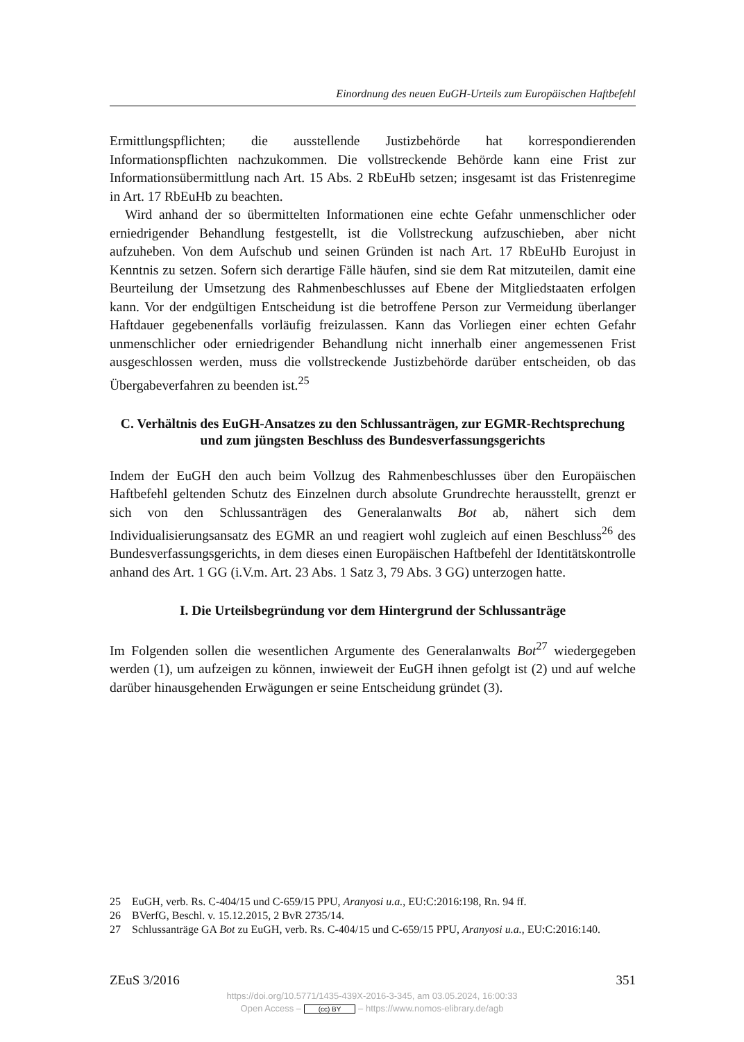Einordnung des neuen EuGH-Urteils zum Europäischen Haftbefehl
Ermittlungspflichten; die ausstellende Justizbehörde hat korrespondierenden Informationspflichten nachzukommen. Die vollstreckende Behörde kann eine Frist zur Informationsübermittlung nach Art. 15 Abs. 2 RbEuHb setzen; insgesamt ist das Fristenregime in Art. 17 RbEuHb zu beachten.
Wird anhand der so übermittelten Informationen eine echte Gefahr unmenschlicher oder erniedrigender Behandlung festgestellt, ist die Vollstreckung aufzuschieben, aber nicht aufzuheben. Von dem Aufschub und seinen Gründen ist nach Art. 17 RbEuHb Eurojust in Kenntnis zu setzen. Sofern sich derartige Fälle häufen, sind sie dem Rat mitzuteilen, damit eine Beurteilung der Umsetzung des Rahmenbeschlusses auf Ebene der Mitgliedstaaten erfolgen kann. Vor der endgültigen Entscheidung ist die betroffene Person zur Vermeidung überlanger Haftdauer gegebenenfalls vorläufig freizulassen. Kann das Vorliegen einer echten Gefahr unmenschlicher oder erniedrigender Behandlung nicht innerhalb einer angemessenen Frist ausgeschlossen werden, muss die vollstreckende Justizbehörde darüber entscheiden, ob das Übergabeverfahren zu beenden ist.<sup>25</sup>
C. Verhältnis des EuGH-Ansatzes zu den Schlussanträgen, zur EGMR-Rechtsprechung und zum jüngsten Beschluss des Bundesverfassungsgerichts
Indem der EuGH den auch beim Vollzug des Rahmenbeschlusses über den Europäischen Haftbefehl geltenden Schutz des Einzelnen durch absolute Grundrechte herausstellt, grenzt er sich von den Schlussanträgen des Generalanwalts Bot ab, nähert sich dem Individualisierungsansatz des EGMR an und reagiert wohl zugleich auf einen Beschluss<sup>26</sup> des Bundesverfassungsgerichts, in dem dieses einen Europäischen Haftbefehl der Identitätskontrolle anhand des Art. 1 GG (i.V.m. Art. 23 Abs. 1 Satz 3, 79 Abs. 3 GG) unterzogen hatte.
I. Die Urteilsbegründung vor dem Hintergrund der Schlussanträge
Im Folgenden sollen die wesentlichen Argumente des Generalanwalts Bot<sup>27</sup> wiedergegeben werden (1), um aufzeigen zu können, inwieweit der EuGH ihnen gefolgt ist (2) und auf welche darüber hinausgehenden Erwägungen er seine Entscheidung gründet (3).
25 EuGH, verb. Rs. C-404/15 und C-659/15 PPU, Aranyosi u.a., EU:C:2016:198, Rn. 94 ff.
26 BVerfG, Beschl. v. 15.12.2015, 2 BvR 2735/14.
27 Schlussanträge GA Bot zu EuGH, verb. Rs. C-404/15 und C-659/15 PPU, Aranyosi u.a., EU:C:2016:140.
ZEuS 3/2016 351
https://doi.org/10.5771/1435-439X-2016-3-345, am 03.05.2024, 16:00:33
Open Access – (cc) BY – https://www.nomos-elibrary.de/agb